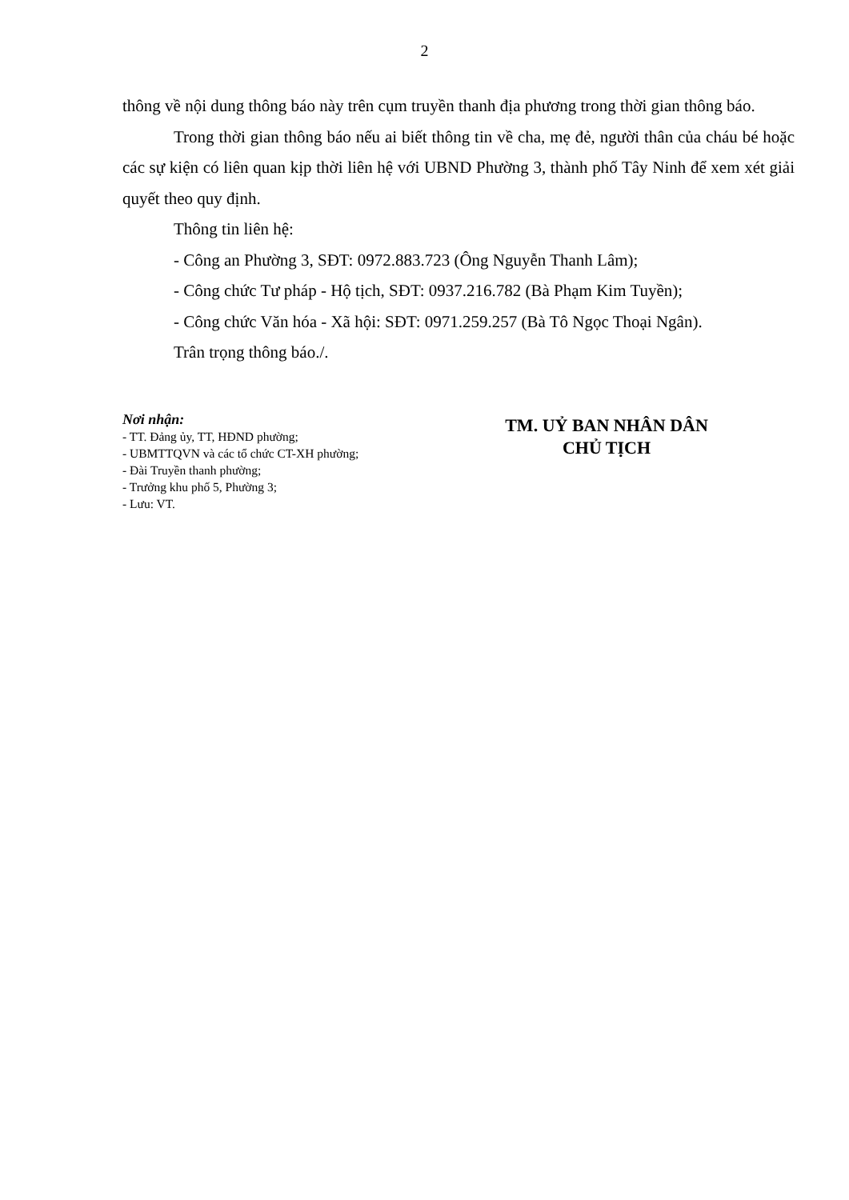2
thông về nội dung thông báo này trên cụm truyền thanh địa phương trong thời gian thông báo.
Trong thời gian thông báo nếu ai biết thông tin về cha, mẹ đẻ, người thân của cháu bé hoặc các sự kiện có liên quan kịp thời liên hệ với UBND Phường 3, thành phố Tây Ninh để xem xét giải quyết theo quy định.
Thông tin liên hệ:
- Công an Phường 3, SĐT: 0972.883.723 (Ông Nguyễn Thanh Lâm);
- Công chức Tư pháp - Hộ tịch, SĐT: 0937.216.782 (Bà Phạm Kim Tuyền);
- Công chức Văn hóa - Xã hội: SĐT: 0971.259.257 (Bà Tô Ngọc Thoại Ngân).
Trân trọng thông báo./.
Nơi nhận:
- TT. Đảng ủy, TT, HĐND phường;
- UBMTTQVN và các tổ chức CT-XH phường;
- Đài Truyền thanh phường;
- Trưởng khu phố 5, Phường 3;
- Lưu: VT.
TM. UỶ BAN NHÂN DÂN
CHỦ TỊCH